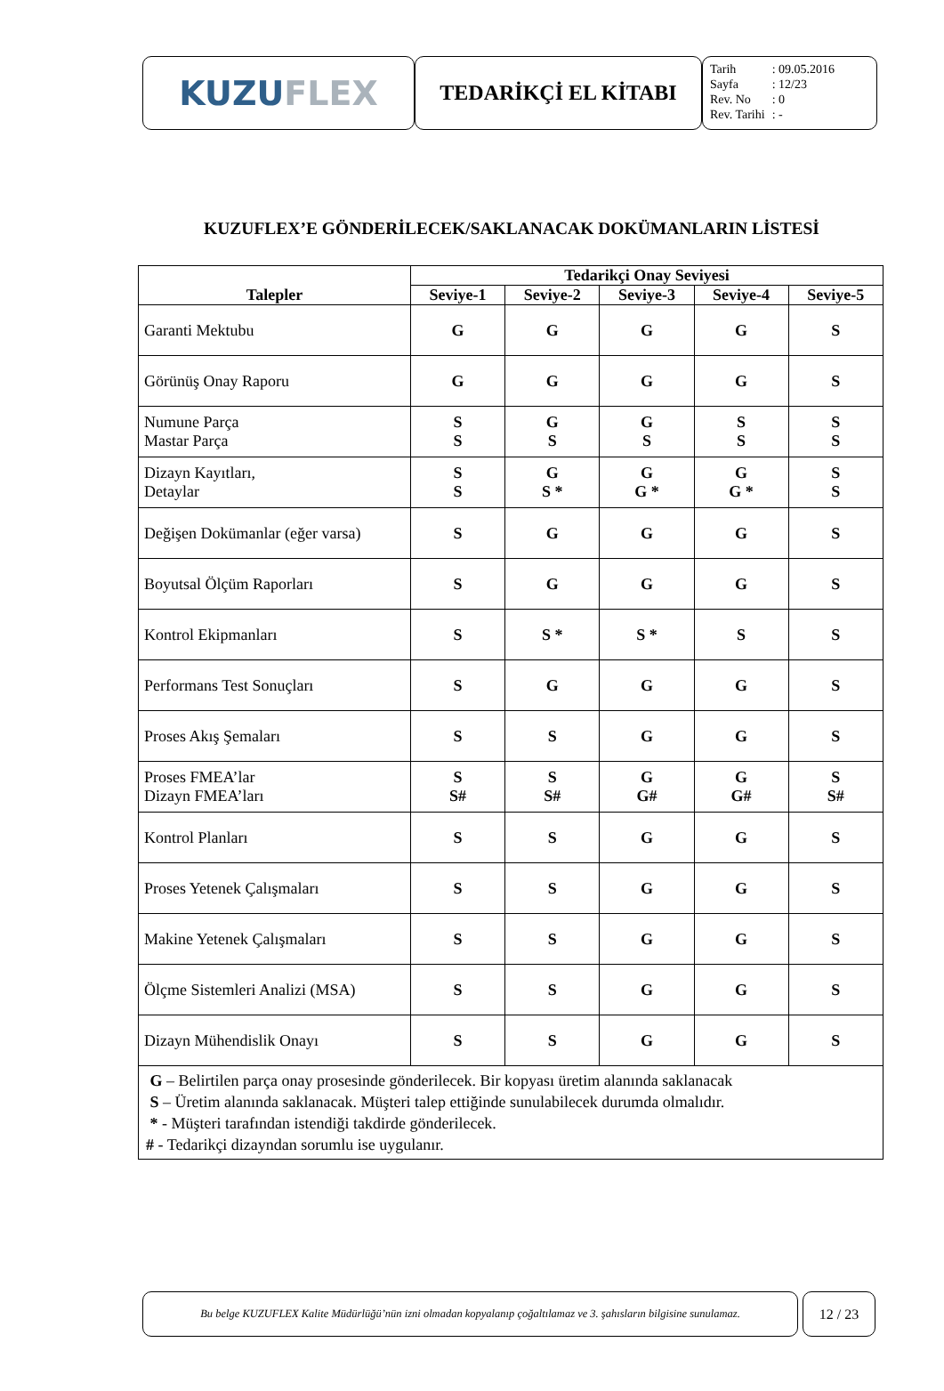KUZU FLEX
TEDARİKÇİ EL KİTABI
| Tarih | : 09.05.2016 |
| Sayfa | : 12/23 |
| Rev. No | : 0 |
| Rev. Tarihi | : - |
KUZUFLEX’E GÖNDERİLECEK/SAKLANACAK DOKÜMANLARIN LİSTESİ
| Talepler | Tedarikçi Onay Seviyesi | | | | |
| --- | --- | --- | --- | --- | --- |
| | Seviye-1 | Seviye-2 | Seviye-3 | Seviye-4 | Seviye-5 |
| Garanti Mektubu | G | G | G | G | S |
| Görünüş Onay Raporu | G | G | G | G | S |
| Numune Parça Mastar Parça | S S | G S | G S | S S | S S |
| Dizayn Kayıtları, Detaylar | S S | G S * | G G * | G G * | S S |
| Değişen Dokümanlar (eğer varsa) | S | G | G | G | S |
| Boyutsal Ölçüm Raporları | S | G | G | G | S |
| Kontrol Ekipmanları | S | S * | S * | S | S |
| Performans Test Sonuçları | S | G | G | G | S |
| Proses Akış Şemaları | S | S | G | G | S |
| Proses FMEA’lar Dizayn FMEA’ları | S S# | S S# | G G# | G G# | S S# |
| Kontrol Planları | S | S | G | G | S |
| Proses Yetenek Çalışmaları | S | S | G | G | S |
| Makine Yetenek Çalışmaları | S | S | G | G | S |
| Ölçme Sistemleri Analizi (MSA) | S | S | G | G | S |
| Dizayn Mühendislik Onayı | S | S | G | G | S |
| G – Belirtilen parça onay prosesinde gönderilecek. Bir kopyası üretim alanında saklanacak S – Üretim alanında saklanacak. Müşteri talep ettiğinde sunulabilecek durumda olmalıdır. * - Müşteri tarafından istendiği takdirde gönderilecek. # - Tedarikçi dizayndan sorumlu ise uygulanır. | | | | | |
Bu belge KUZUFLEX Kalite Müdürlüğü’nün izni olmadan kopyalanıp çoğaltılamaz ve 3. şahısların bilgisine sunulamaz.
12 / 23